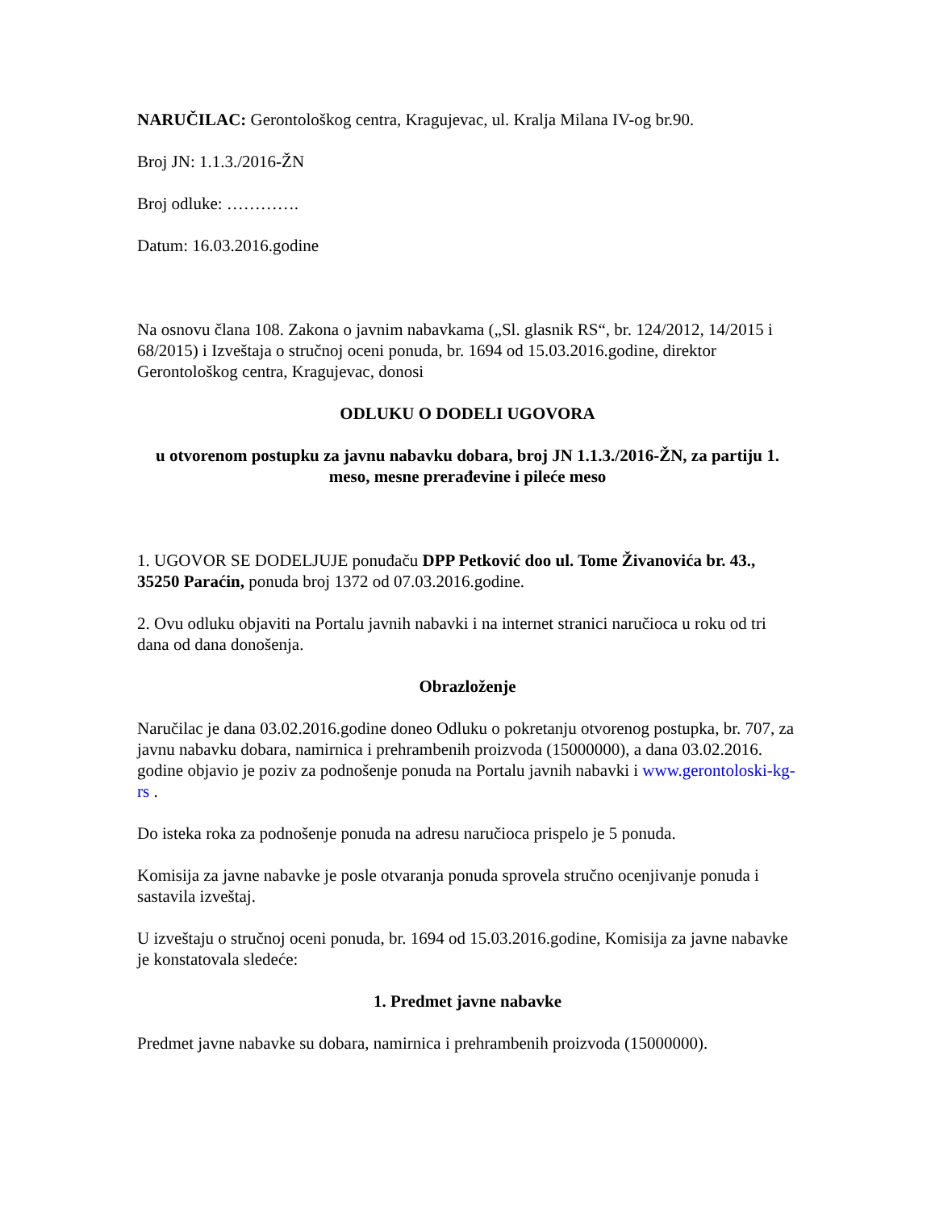NARUČILAC: Gerontološkog centra, Kragujevac, ul. Kralja Milana IV-og br.90.
Broj JN: 1.1.3./2016-ŽN
Broj odluke: ………….
Datum: 16.03.2016.godine
Na osnovu člana 108. Zakona o javnim nabavkama („Sl. glasnik RS“, br. 124/2012, 14/2015 i 68/2015) i Izveštaja o stručnoj oceni ponuda, br. 1694 od 15.03.2016.godine, direktor Gerontološkog centra, Kragujevac, donosi
ODLUKU O DODELI UGOVORA
u otvorenom postupku za javnu nabavku dobara, broj JN 1.1.3./2016-ŽN, za partiju 1. meso, mesne prerađevine i pileće meso
1. UGOVOR SE DODELJUJE ponuđaču DPP Petković doo ul. Tome Živanovića br. 43., 35250 Paraćin, ponuda broj 1372 od 07.03.2016.godine.
2. Ovu odluku objaviti na Portalu javnih nabavki i na internet stranici naručioca u roku od tri dana od dana donošenja.
Obrazloženje
Naručilac je dana 03.02.2016.godine doneo Odluku o pokretanju otvorenog postupka, br. 707, za javnu nabavku dobara, namirnica i prehrambenih proizvoda (15000000), a dana 03.02.2016. godine objavio je poziv za podnošenje ponuda na Portalu javnih nabavki i www.gerontoloski-kg-rs .
Do isteka roka za podnošenje ponuda na adresu naručioca prispelo je 5 ponuda.
Komisija za javne nabavke je posle otvaranja ponuda sprovela stručno ocenjivanje ponuda i sastavila izveštaj.
U izveštaju o stručnoj oceni ponuda, br. 1694 od 15.03.2016.godine, Komisija za javne nabavke je konstatovala sledeće:
1. Predmet javne nabavke
Predmet javne nabavke su dobara, namirnica i prehrambenih proizvoda (15000000).